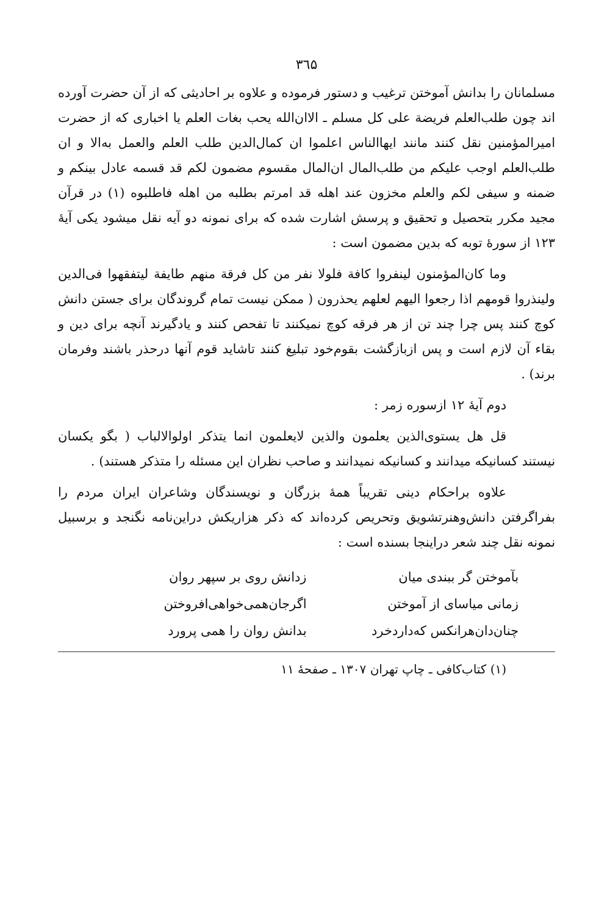۳٦۵
مسلمانان را بدانش آموختن ترغیب و دستور فرموده و علاوه بر احادیثی که از آن حضرت آورده اند چون طلب‌العلم فریضة علی کل مسلم ـ الاان‌الله یحب بغات العلم یا اخباری که از حضرت امیرالمؤمنین نقل کنند مانند ایهاالناس اعلموا ان کمال‌الدین طلب العلم والعمل به‌الا و ان طلب‌العلم اوجب علیکم من طلب‌المال ان‌المال مقسوم مضمون لکم قد قسمه عادل بینکم و ضمنه و سیفی لکم والعلم مخزون عند اهله قد امرتم بطلبه من اهله فاطلبوه (۱) در قرآن مجید مکرر بتحصیل و تحقیق و پرسش اشارت شده که برای نمونه دو آیه نقل میشود یکی آیهٔ ۱۲۳ از سورهٔ توبه که بدین مضمون است :
وما کان‌المؤمنون لینفروا کافة فلولا نفر من کل فرقة منهم طایفة لیتفقهوا فی‌الدین ولینذروا قومهم اذا رجعوا الیهم لعلهم یحذرون ( ممکن نیست تمام گروندگان برای جستن دانش کوچ کنند پس چرا چند تن از هر فرقه کوچ نمیکنند تا تفحص کنند و یادگیرند آنچه برای دین و بقاء آن لازم است و پس ازبازگشت بقوم‌خود تبلیغ کنند تاشاید قوم آنها درحذر باشند وفرمان برند) .
دوم آیهٔ ۱۲ ازسوره زمر :
قل هل یستوی‌الذین یعلمون والذین لایعلمون انما یتذکر اولوالالباب ( بگو یکسان نیستند کسانیکه میدانند و کسانیکه نمیدانند و صاحب نظران این مسئله را متذکر هستند) .
علاوه براحکام دینی تقریباً همهٔ بزرگان و نویسندگان وشاعران ایران مردم را بفراگرفتن دانش‌وهنرتشویق وتحریص کرده‌اند که ذکر هزاریکش دراین‌نامه نگنجد و برسبیل نمونه نقل چند شعر دراینجا بسنده است :
بآموختن گر ببندی میان
زدانش روی بر سپهر روان
زمانی میاسای از آموختن
اگرجان‌همی‌خواهی‌افروختن
چنان‌دان‌هرانکس که‌داردخرد
بدانش روان را همی پرورد
(۱) کتاب‌کافی ـ چاپ تهران ۱۳۰۷ ـ صفحهٔ ۱۱